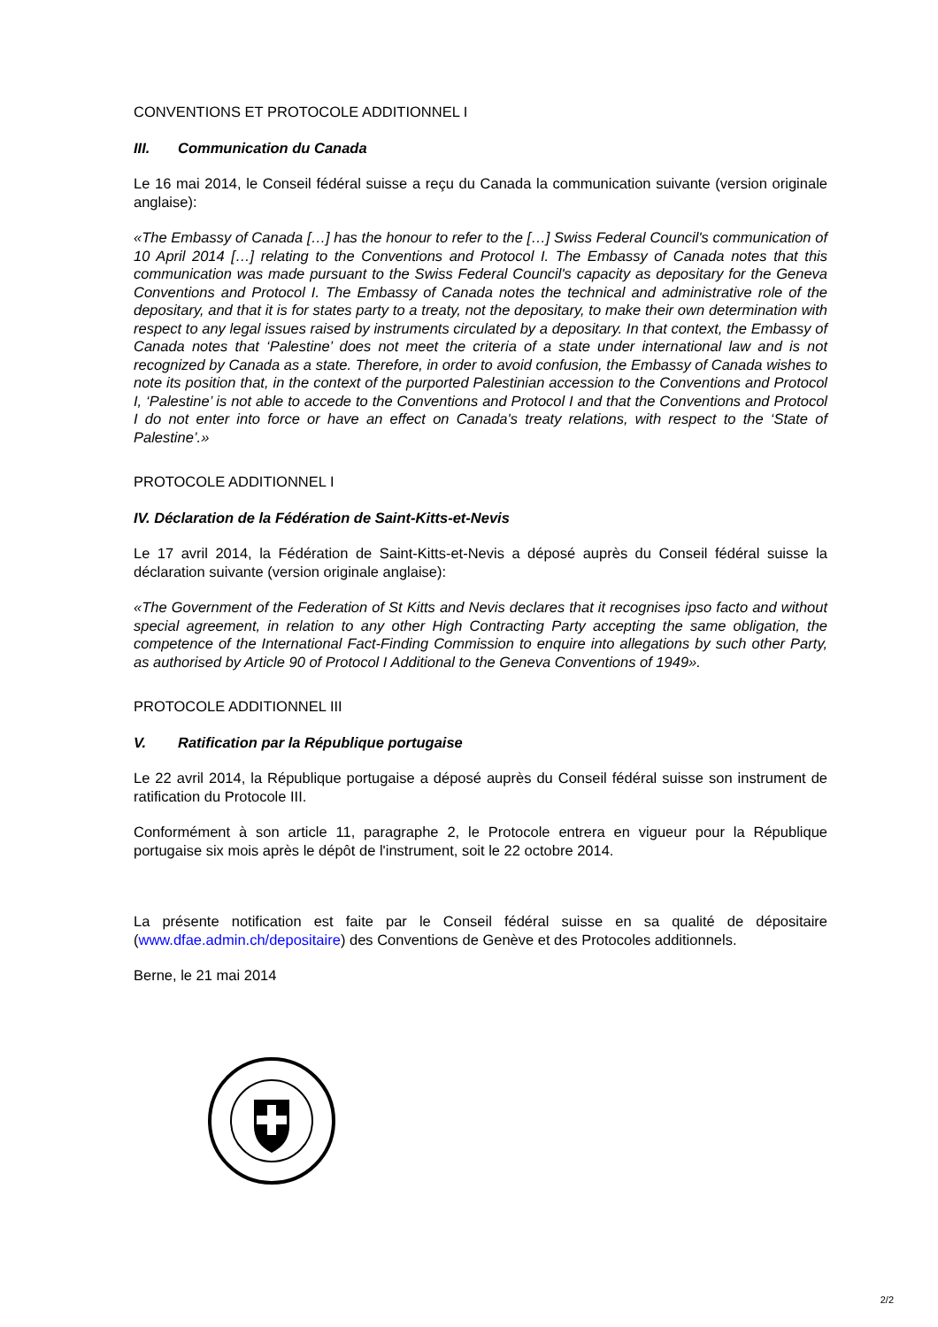CONVENTIONS ET PROTOCOLE ADDITIONNEL I
III. Communication du Canada
Le 16 mai 2014, le Conseil fédéral suisse a reçu du Canada la communication suivante (version originale anglaise):
«The Embassy of Canada […] has the honour to refer to the […] Swiss Federal Council's communication of 10 April 2014 […] relating to the Conventions and Protocol I. The Embassy of Canada notes that this communication was made pursuant to the Swiss Federal Council's capacity as depositary for the Geneva Conventions and Protocol I. The Embassy of Canada notes the technical and administrative role of the depositary, and that it is for states party to a treaty, not the depositary, to make their own determination with respect to any legal issues raised by instruments circulated by a depositary. In that context, the Embassy of Canada notes that ‘Palestine’ does not meet the criteria of a state under international law and is not recognized by Canada as a state. Therefore, in order to avoid confusion, the Embassy of Canada wishes to note its position that, in the context of the purported Palestinian accession to the Conventions and Protocol I, ‘Palestine’ is not able to accede to the Conventions and Protocol I and that the Conventions and Protocol I do not enter into force or have an effect on Canada's treaty relations, with respect to the ‘State of Palestine’.»
PROTOCOLE ADDITIONNEL I
IV. Déclaration de la Fédération de Saint-Kitts-et-Nevis
Le 17 avril 2014, la Fédération de Saint-Kitts-et-Nevis a déposé auprès du Conseil fédéral suisse la déclaration suivante (version originale anglaise):
«The Government of the Federation of St Kitts and Nevis declares that it recognises ipso facto and without special agreement, in relation to any other High Contracting Party accepting the same obligation, the competence of the International Fact-Finding Commission to enquire into allegations by such other Party, as authorised by Article 90 of Protocol I Additional to the Geneva Conventions of 1949».
PROTOCOLE ADDITIONNEL III
V. Ratification par la République portugaise
Le 22 avril 2014, la République portugaise a déposé auprès du Conseil fédéral suisse son instrument de ratification du Protocole III.
Conformément à son article 11, paragraphe 2, le Protocole entrera en vigueur pour la République portugaise six mois après le dépôt de l'instrument, soit le 22 octobre 2014.
La présente notification est faite par le Conseil fédéral suisse en sa qualité de dépositaire (www.dfae.admin.ch/depositaire) des Conventions de Genève et des Protocoles additionnels.
Berne, le 21 mai 2014
2/2